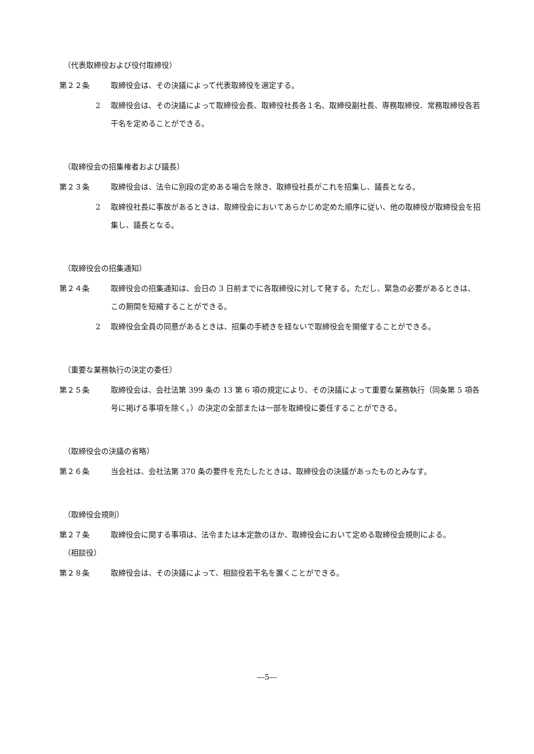（代表取締役および役付取締役）
第２２条 取締役会は、その決議によって代表取締役を選定する。
2 取締役会は、その決議によって取締役会長、取締役社長各１名、取締役副社長、専務取締役、常務取締役各若干名を定めることができる。
（取締役会の招集権者および議長）
第２３条 取締役会は、法令に別段の定めある場合を除き、取締役社長がこれを招集し、議長となる。
2 取締役社長に事故があるときは、取締役会においてあらかじめ定めた順序に従い、他の取締役が取締役会を招集し、議長となる。
（取締役会の招集通知）
第２４条 取締役会の招集通知は、会日の 3 日前までに各取締役に対して発する。ただし、緊急の必要があるときは、この期間を短縮することができる。
2 取締役会全員の同意があるときは、招集の手続きを経ないで取締役会を開催することができる。
（重要な業務執行の決定の委任）
第２５条 取締役会は、会社法第 399 条の 13 第 6 項の規定により、その決議によって重要な業務執行（同条第 5 項各号に掲げる事項を除く。）の決定の全部または一部を取締役に委任することができる。
（取締役会の決議の省略）
第２６条 当会社は、会社法第 370 条の要件を充たしたときは、取締役会の決議があったものとみなす。
（取締役会規則）
第２７条 取締役会に関する事項は、法令または本定款のほか、取締役会において定める取締役会規則による。
（相談役）
第２８条 取締役会は、その決議によって、相談役若干名を置くことができる。
―5―